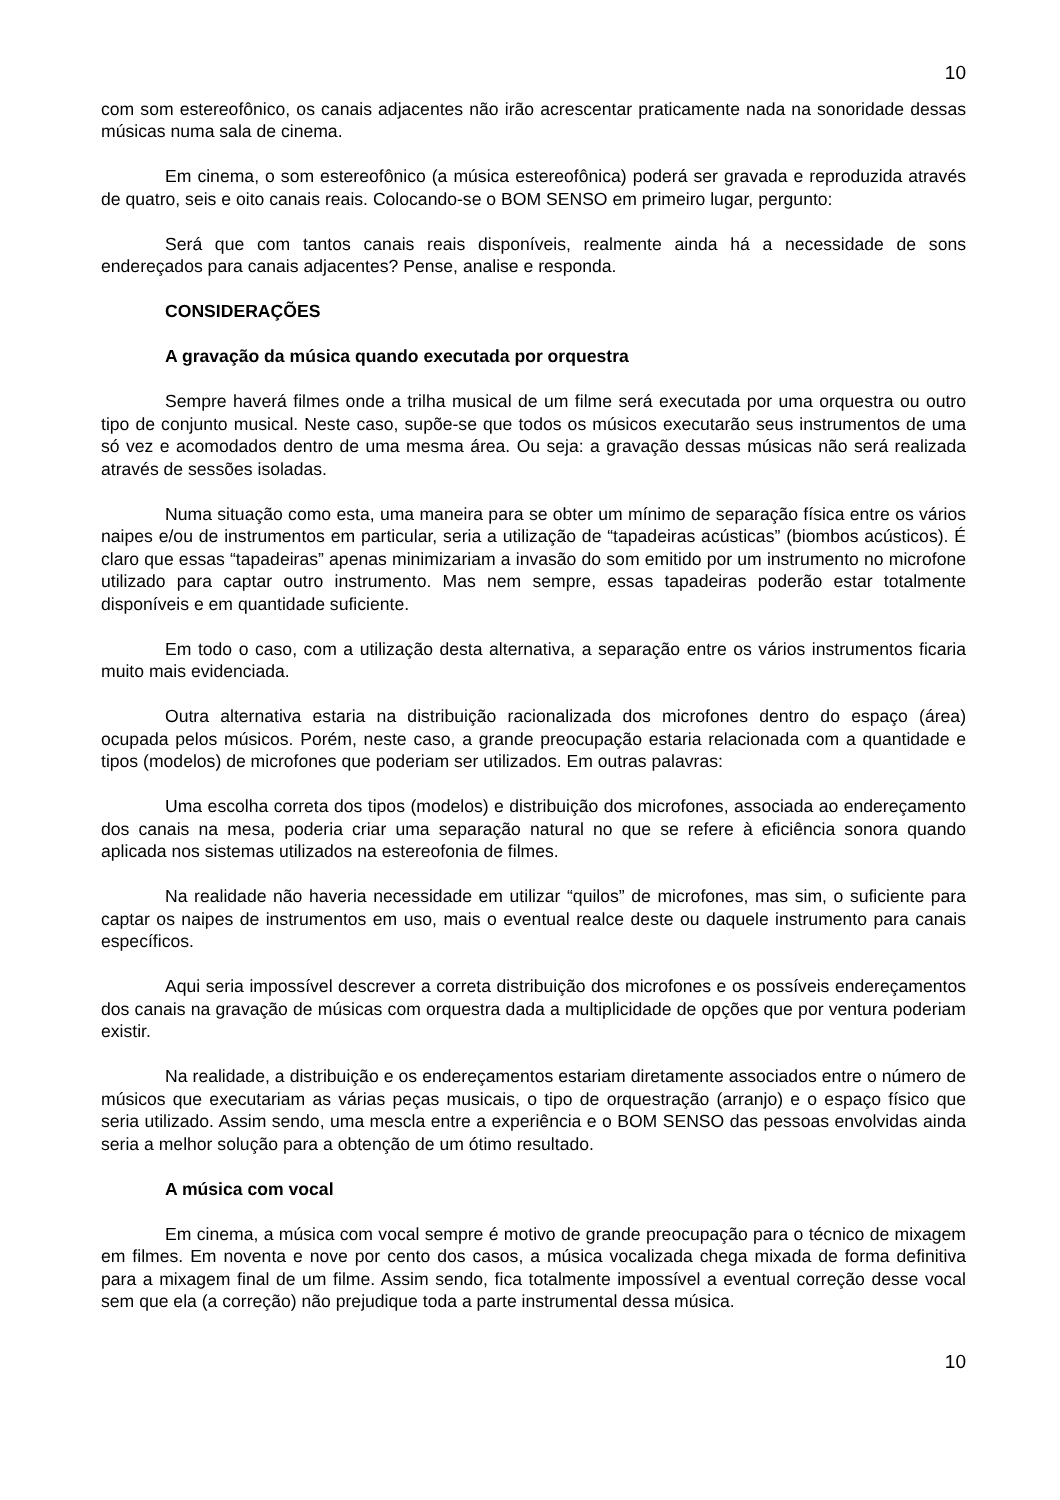10
com som estereofônico, os canais adjacentes não irão acrescentar praticamente nada na sonoridade dessas músicas numa sala de cinema.
Em cinema, o som estereofônico (a música estereofônica) poderá ser gravada e reproduzida através de quatro, seis e oito canais reais. Colocando-se o BOM SENSO em primeiro lugar, pergunto:
Será que com tantos canais reais disponíveis, realmente ainda há a necessidade de sons endereçados para canais adjacentes? Pense, analise e responda.
CONSIDERAÇÕES
A gravação da música quando executada por orquestra
Sempre haverá filmes onde a trilha musical de um filme será executada por uma orquestra ou outro tipo de conjunto musical. Neste caso, supõe-se que todos os músicos executarão seus instrumentos de uma só vez e acomodados dentro de uma mesma área. Ou seja: a gravação dessas músicas não será realizada através de sessões isoladas.
Numa situação como esta, uma maneira para se obter um mínimo de separação física entre os vários naipes e/ou de instrumentos em particular, seria a utilização de “tapadeiras acústicas” (biombos acústicos). É claro que essas “tapadeiras” apenas minimizariam a invasão do som emitido por um instrumento no microfone utilizado para captar outro instrumento. Mas nem sempre, essas tapadeiras poderão estar totalmente disponíveis e em quantidade suficiente.
Em todo o caso, com a utilização desta alternativa, a separação entre os vários instrumentos ficaria muito mais evidenciada.
Outra alternativa estaria na distribuição racionalizada dos microfones dentro do espaço (área) ocupada pelos músicos. Porém, neste caso, a grande preocupação estaria relacionada com a quantidade e tipos (modelos) de microfones que poderiam ser utilizados. Em outras palavras:
Uma escolha correta dos tipos (modelos) e distribuição dos microfones, associada ao endereçamento dos canais na mesa, poderia criar uma separação natural no que se refere à eficiência sonora quando aplicada nos sistemas utilizados na estereofonia de filmes.
Na realidade não haveria necessidade em utilizar “quilos” de microfones, mas sim, o suficiente para captar os naipes de instrumentos em uso, mais o eventual realce deste ou daquele instrumento para canais específicos.
Aqui seria impossível descrever a correta distribuição dos microfones e os possíveis endereçamentos dos canais na gravação de músicas com orquestra dada a multiplicidade de opções que por ventura poderiam existir.
Na realidade, a distribuição e os endereçamentos estariam diretamente associados entre o número de músicos que executariam as várias peças musicais, o tipo de orquestração (arranjo) e o espaço físico que seria utilizado. Assim sendo, uma mescla entre a experiência e o BOM SENSO das pessoas envolvidas ainda seria a melhor solução para a obtenção de um ótimo resultado.
A música com vocal
Em cinema, a música com vocal sempre é motivo de grande preocupação para o técnico de mixagem em filmes. Em noventa e nove por cento dos casos, a música vocalizada chega mixada de forma definitiva para a mixagem final de um filme. Assim sendo, fica totalmente impossível a eventual correção desse vocal sem que ela (a correção) não prejudique toda a parte instrumental dessa música.
10